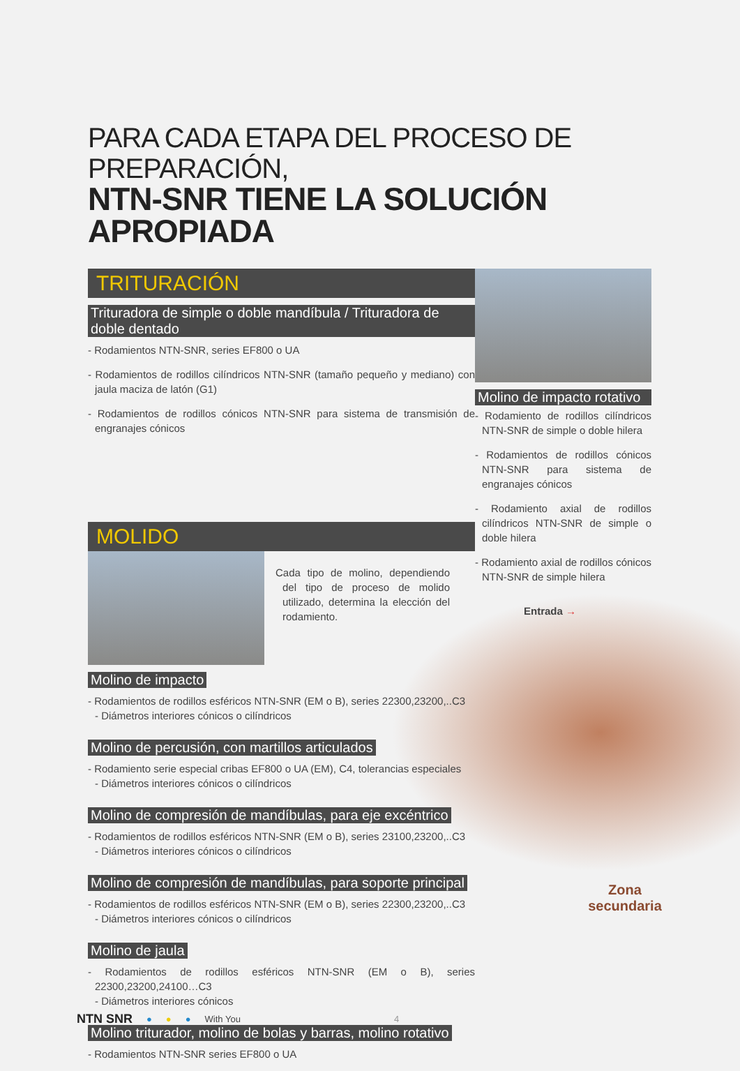PARA CADA ETAPA DEL PROCESO DE PREPARACIÓN,
NTN-SNR TIENE LA SOLUCIÓN APROPIADA
TRITURACIÓN
Trituradora de simple o doble mandíbula / Trituradora de doble dentado
- Rodamientos NTN-SNR, series EF800 o UA
- Rodamientos de rodillos cilíndricos NTN-SNR (tamaño pequeño y mediano) con jaula maciza de latón (G1)
- Rodamientos de rodillos cónicos NTN-SNR para sistema de transmisión de engranajes cónicos
MOLIDO
Cada tipo de molino, dependiendo del tipo de proceso de molido utilizado, determina la elección del rodamiento.
Molino de impacto
- Rodamientos de rodillos esféricos NTN-SNR (EM o B), series 22300,23200,..C3
- Diámetros interiores cónicos o cilíndricos
Molino de percusión, con martillos articulados
- Rodamiento serie especial cribas EF800 o UA (EM), C4, tolerancias especiales
- Diámetros interiores cónicos o cilíndricos
Molino de compresión de mandíbulas, para eje excéntrico
- Rodamientos de rodillos esféricos NTN-SNR (EM o B), series 23100,23200,..C3
- Diámetros interiores cónicos o cilíndricos
Molino de compresión de mandíbulas, para soporte principal
- Rodamientos de rodillos esféricos NTN-SNR (EM o B), series 22300,23200,..C3
- Diámetros interiores cónicos o cilíndricos
Molino de jaula
- Rodamientos de rodillos esféricos NTN-SNR (EM o B), series 22300,23200,24100…C3
- Diámetros interiores cónicos
Molino triturador, molino de bolas y barras, molino rotativo
- Rodamientos NTN-SNR series EF800 o UA
Molino de impacto rotativo
- Rodamiento de rodillos cilíndricos NTN-SNR de simple o doble hilera
- Rodamientos de rodillos cónicos NTN-SNR para sistema de engranajes cónicos
- Rodamiento axial de rodillos cilíndricos NTN-SNR de simple o doble hilera
- Rodamiento axial de rodillos cónicos NTN-SNR de simple hilera
Entrada →
Zona secundaria
NTN SNR ● ● ● With You 4